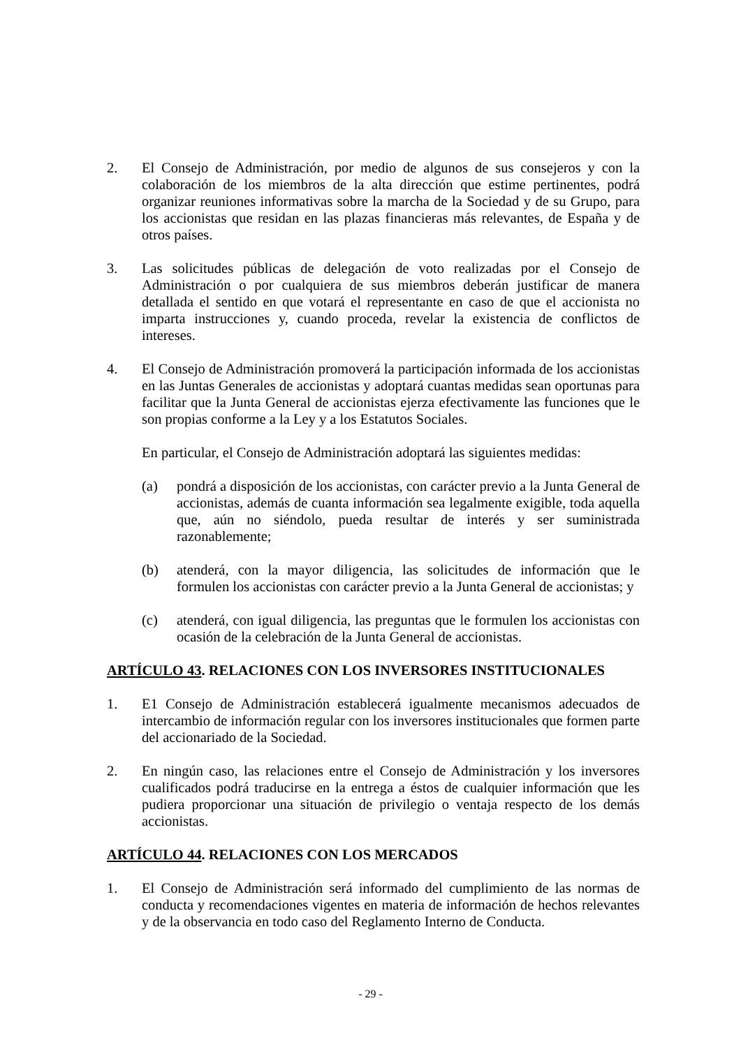2. El Consejo de Administración, por medio de algunos de sus consejeros y con la colaboración de los miembros de la alta dirección que estime pertinentes, podrá organizar reuniones informativas sobre la marcha de la Sociedad y de su Grupo, para los accionistas que residan en las plazas financieras más relevantes, de España y de otros países.
3. Las solicitudes públicas de delegación de voto realizadas por el Consejo de Administración o por cualquiera de sus miembros deberán justificar de manera detallada el sentido en que votará el representante en caso de que el accionista no imparta instrucciones y, cuando proceda, revelar la existencia de conflictos de intereses.
4. El Consejo de Administración promoverá la participación informada de los accionistas en las Juntas Generales de accionistas y adoptará cuantas medidas sean oportunas para facilitar que la Junta General de accionistas ejerza efectivamente las funciones que le son propias conforme a la Ley y a los Estatutos Sociales.
En particular, el Consejo de Administración adoptará las siguientes medidas:
(a) pondrá a disposición de los accionistas, con carácter previo a la Junta General de accionistas, además de cuanta información sea legalmente exigible, toda aquella que, aún no siéndolo, pueda resultar de interés y ser suministrada razonablemente;
(b) atenderá, con la mayor diligencia, las solicitudes de información que le formulen los accionistas con carácter previo a la Junta General de accionistas; y
(c) atenderá, con igual diligencia, las preguntas que le formulen los accionistas con ocasión de la celebración de la Junta General de accionistas.
ARTÍCULO 43. RELACIONES CON LOS INVERSORES INSTITUCIONALES
1. E1 Consejo de Administración establecerá igualmente mecanismos adecuados de intercambio de información regular con los inversores institucionales que formen parte del accionariado de la Sociedad.
2. En ningún caso, las relaciones entre el Consejo de Administración y los inversores cualificados podrá traducirse en la entrega a éstos de cualquier información que les pudiera proporcionar una situación de privilegio o ventaja respecto de los demás accionistas.
ARTÍCULO 44. RELACIONES CON LOS MERCADOS
1. El Consejo de Administración será informado del cumplimiento de las normas de conducta y recomendaciones vigentes en materia de información de hechos relevantes y de la observancia en todo caso del Reglamento Interno de Conducta.
- 29 -